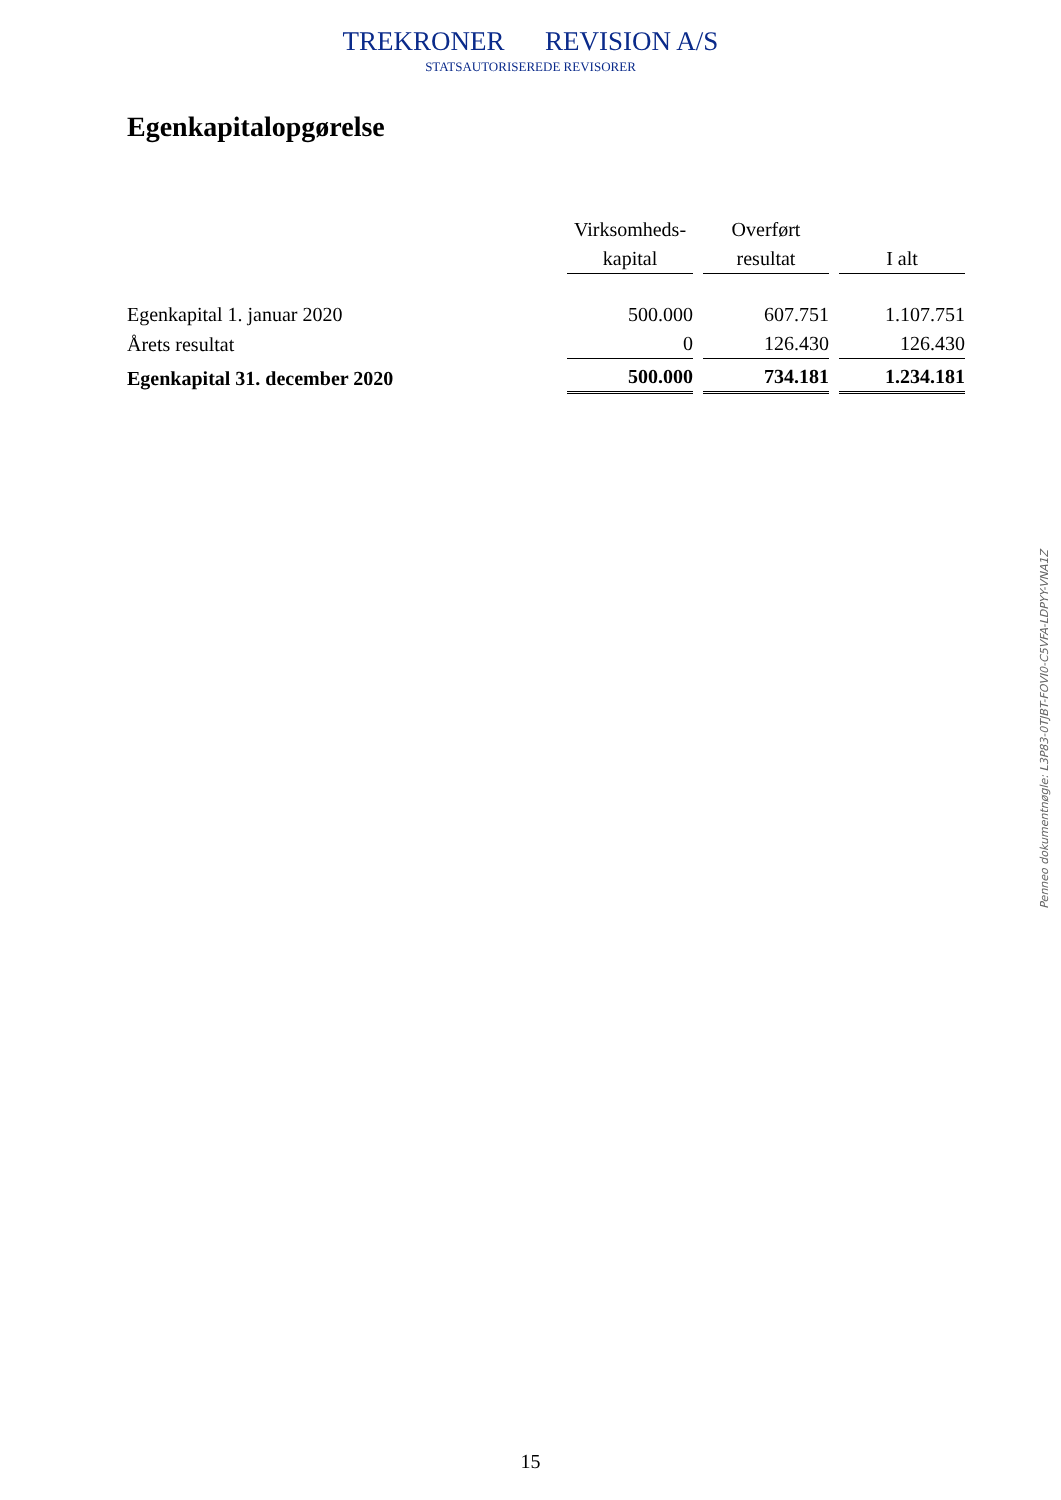TREKRONER REVISION A/S
STATSAUTORISEREDE REVISORER
Egenkapitalopgørelse
| | Virksomheds- kapital | Overført resultat | I alt |
| --- | --- | --- | --- |
| Egenkapital 1. januar 2020 | 500.000 | 607.751 | 1.107.751 |
| Årets resultat | 0 | 126.430 | 126.430 |
| Egenkapital 31. december 2020 | 500.000 | 734.181 | 1.234.181 |
Penneo dokumentnøgle: L3P83-0TJBT-FOVI0-C5VFA-LDPYY-VNA1Z
15